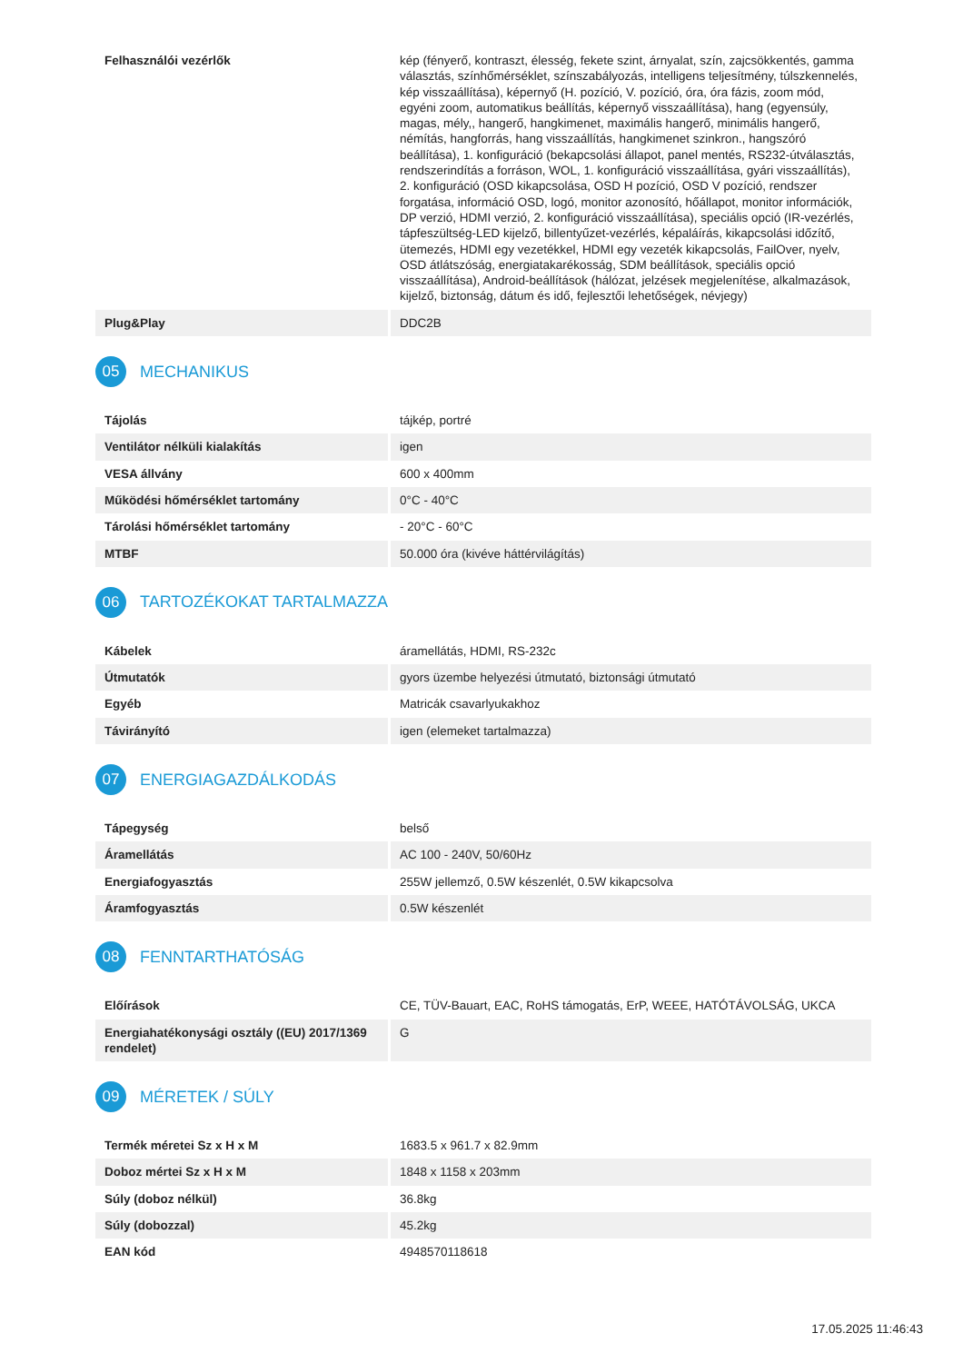| Felhasználói vezérlők | kép (fényerő, kontraszt, élesség, fekete szint, árnyalat, szín, zajcsökkentés, gamma választás, színhőmérséklet, színszabályozás, intelligens teljesítmény, túlszkennelés, kép visszaállítása), képernyő (H. pozíció, V. pozíció, óra, óra fázis, zoom mód, egyéni zoom, automatikus beállítás, képernyő visszaállítása), hang (egyensúly, magas, mély,, hangerő, hangkimenet, maximális hangerő, minimális hangerő, némítás, hangforrás, hang visszaállítás, hangkimenet szinkron., hangszóró beállítása), 1. konfiguráció (bekapcsolási állapot, panel mentés, RS232-útválasztás, rendszerindítás a forráson, WOL, 1. konfiguráció visszaállítása, gyári visszaállítás), 2. konfiguráció (OSD kikapcsolása, OSD H pozíció, OSD V pozíció, rendszer forgatása, információ OSD, logó, monitor azonosító, hőállapot, monitor információk, DP verzió, HDMI verzió, 2. konfiguráció visszaállítása), speciális opció (IR-vezérlés, tápfeszültség-LED kijelző, billentyűzet-vezérlés, képaláírás, kikapcsolási időzítő, ütemezés, HDMI egy vezetékkel, HDMI egy vezeték kikapcsolás, FailOver, nyelv, OSD átlátszóság, energiatakarékosság, SDM beállítások, speciális opció visszaállítása), Android-beállítások (hálózat, jelzések megjelenítése, alkalmazások, kijelző, biztonság, dátum és idő, fejlesztői lehetőségek, névjegy) |
| Plug&Play | DDC2B |
05 MECHANIKUS
| Tájolás | tájkép, portré |
| Ventilátor nélküli kialakítás | igen |
| VESA állvány | 600 x 400mm |
| Működési hőmérséklet tartomány | 0°C - 40°C |
| Tárolási hőmérséklet tartomány | - 20°C - 60°C |
| MTBF | 50.000 óra (kivéve háttérvilágítás) |
06 TARTOZÉKOKAT TARTALMAZZA
| Kábelek | áramellátás, HDMI, RS-232c |
| Útmutatók | gyors üzembe helyezési útmutató, biztonsági útmutató |
| Egyéb | Matricák csavarlyukakhoz |
| Távirányító | igen (elemeket tartalmazza) |
07 ENERGIAGAZDÁLKODÁS
| Tápegység | belső |
| Áramellátás | AC 100 - 240V, 50/60Hz |
| Energiafogyasztás | 255W jellemző, 0.5W készenlét, 0.5W kikapcsolva |
| Áramfogyasztás | 0.5W készenlét |
08 FENNTARTHATÓSÁG
| Előírások | CE, TÜV-Bauart, EAC, RoHS támogatás, ErP, WEEE, HATÓTÁVOLSÁG, UKCA |
| Energiahatékonysági osztály ((EU) 2017/1369 rendelet) | G |
09 MÉRETEK / SÚLY
| Termék méretei Sz x H x M | 1683.5 x 961.7 x 82.9mm |
| Doboz mértei Sz x H x M | 1848 x 1158 x 203mm |
| Súly (doboz nélkül) | 36.8kg |
| Súly (dobozzal) | 45.2kg |
| EAN kód | 4948570118618 |
17.05.2025 11:46:43